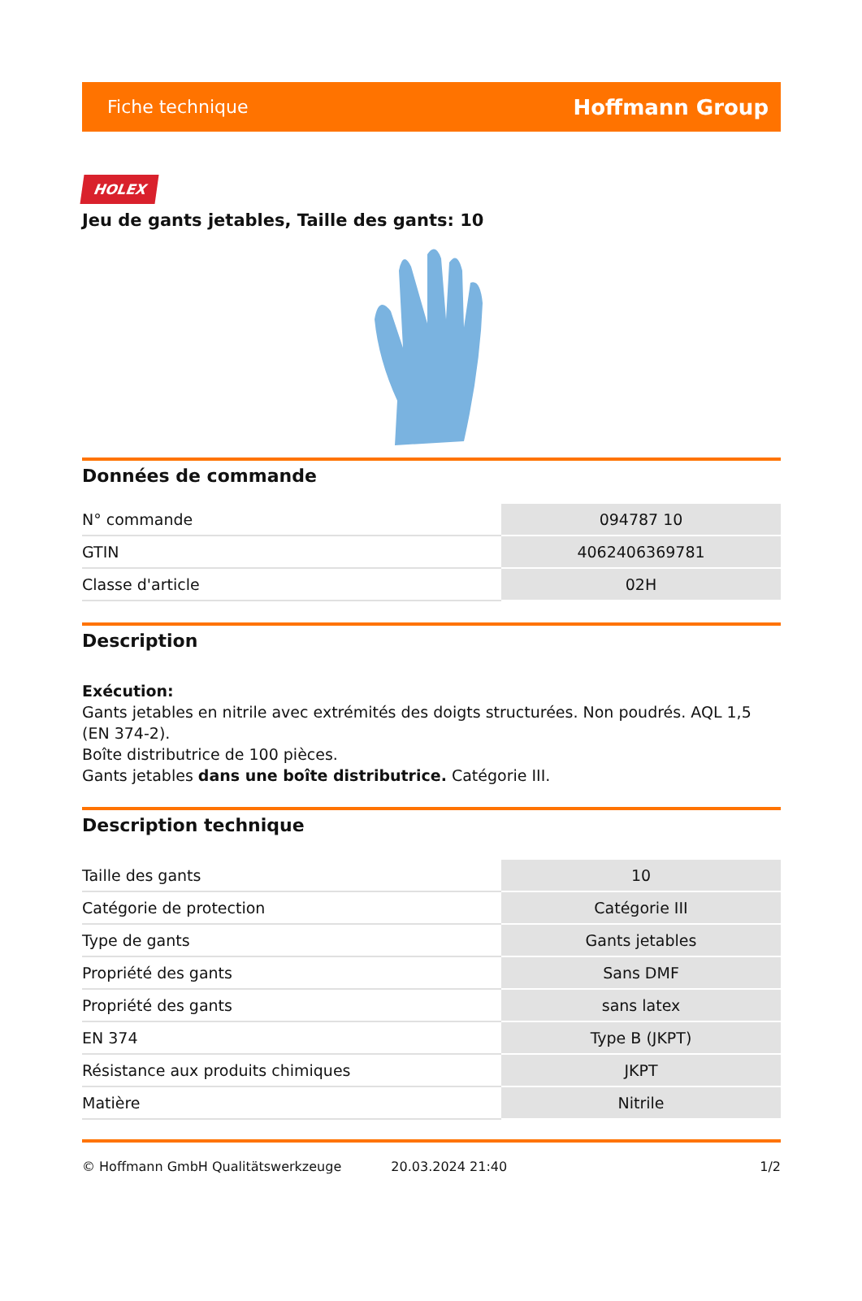Fiche technique Hoffmann Group
HOLEX
Jeu de gants jetables, Taille des gants: 10
Données de commande
| N° commande | 094787 10 |
| GTIN | 4062406369781 |
| Classe d'article | 02H |
Description
Exécution:
Gants jetables en nitrile avec extrémités des doigts structurées. Non poudrés. AQL 1,5 (EN 374-2).
Boîte distributrice de 100 pièces.
Gants jetables dans une boîte distributrice. Catégorie III.
Description technique
| Taille des gants | 10 |
| Catégorie de protection | Catégorie III |
| Type de gants | Gants jetables |
| Propriété des gants | Sans DMF |
| Propriété des gants | sans latex |
| EN 374 | Type B (JKPT) |
| Résistance aux produits chimiques | JKPT |
| Matière | Nitrile |
© Hoffmann GmbH Qualitätswerkzeuge 20.03.2024 21:40 1/2